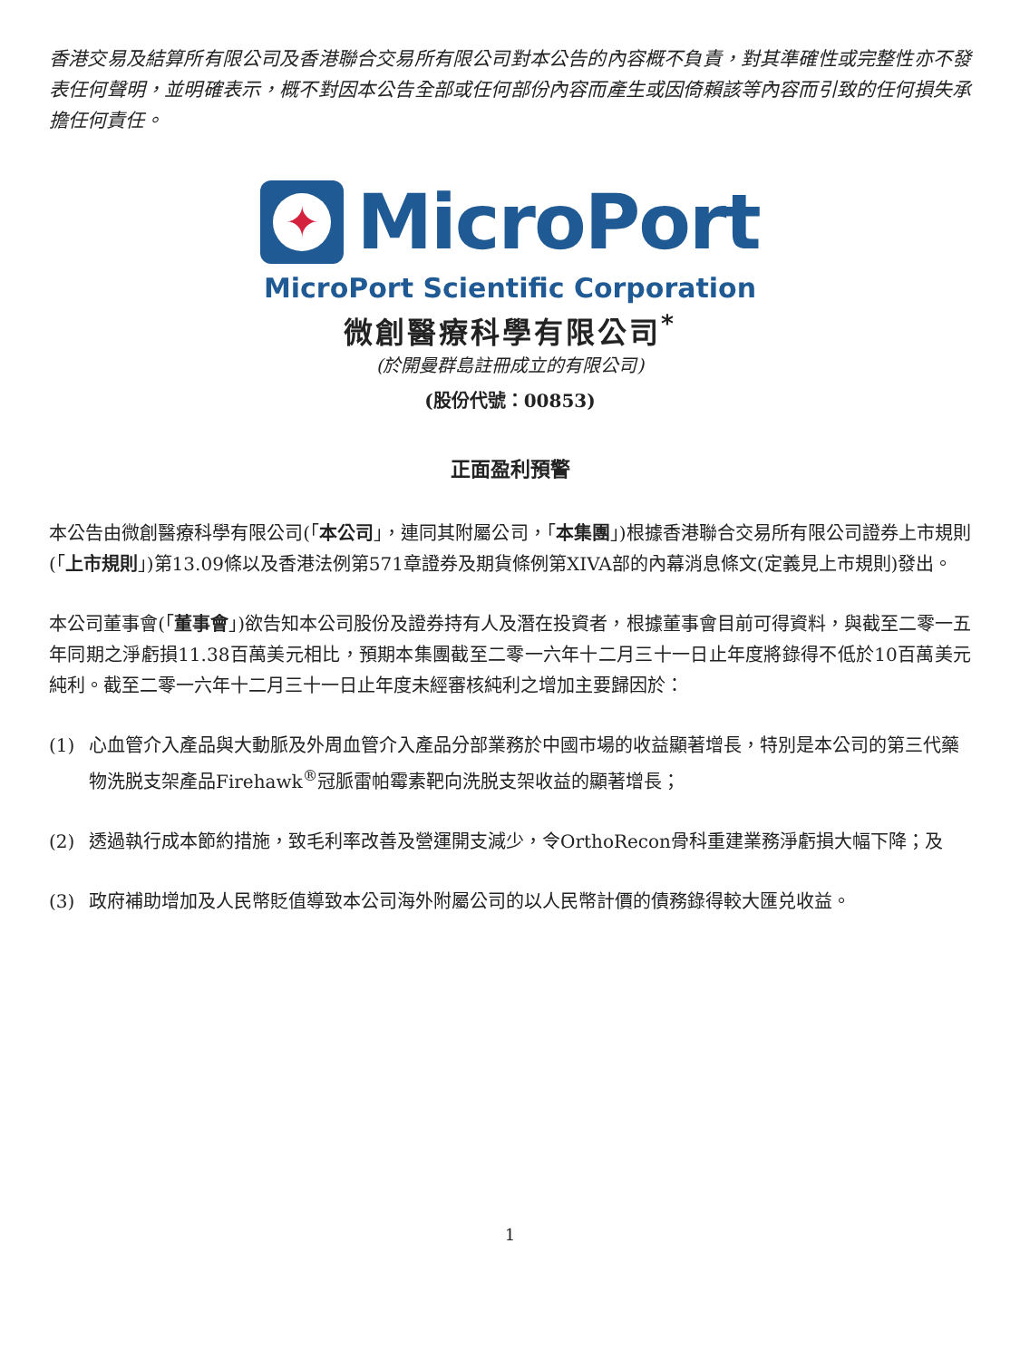香港交易及結算所有限公司及香港聯合交易所有限公司對本公告的內容概不負責，對其準確性或完整性亦不發表任何聲明，並明確表示，概不對因本公告全部或任何部份內容而產生或因倚賴該等內容而引致的任何損失承擔任何責任。
✦
MicroPort
MicroPort Scientific Corporation
微創醫療科學有限公司<sup>*</sup>
(於開曼群島註冊成立的有限公司)
(股份代號：00853)
正面盈利預警
本公告由微創醫療科學有限公司(「本公司」，連同其附屬公司，「本集團」)根據香港聯合交易所有限公司證券上市規則(「上市規則」)第13.09條以及香港法例第571章證券及期貨條例第XIVA部的內幕消息條文(定義見上市規則)發出。
本公司董事會(「董事會」)欲告知本公司股份及證券持有人及潛在投資者，根據董事會目前可得資料，與截至二零一五年同期之淨虧損11.38百萬美元相比，預期本集團截至二零一六年十二月三十一日止年度將錄得不低於10百萬美元純利。截至二零一六年十二月三十一日止年度未經審核純利之增加主要歸因於：
(1) 心血管介入產品與大動脈及外周血管介入產品分部業務於中國市場的收益顯著增長，特別是本公司的第三代藥物洗脱支架產品Firehawk<sup>®</sup>冠脈雷帕霉素靶向洗脱支架收益的顯著增長；
(2) 透過執行成本節約措施，致毛利率改善及營運開支減少，令OrthoRecon骨科重建業務淨虧損大幅下降；及
(3) 政府補助增加及人民幣貶值導致本公司海外附屬公司的以人民幣計價的債務錄得較大匯兑收益。
1